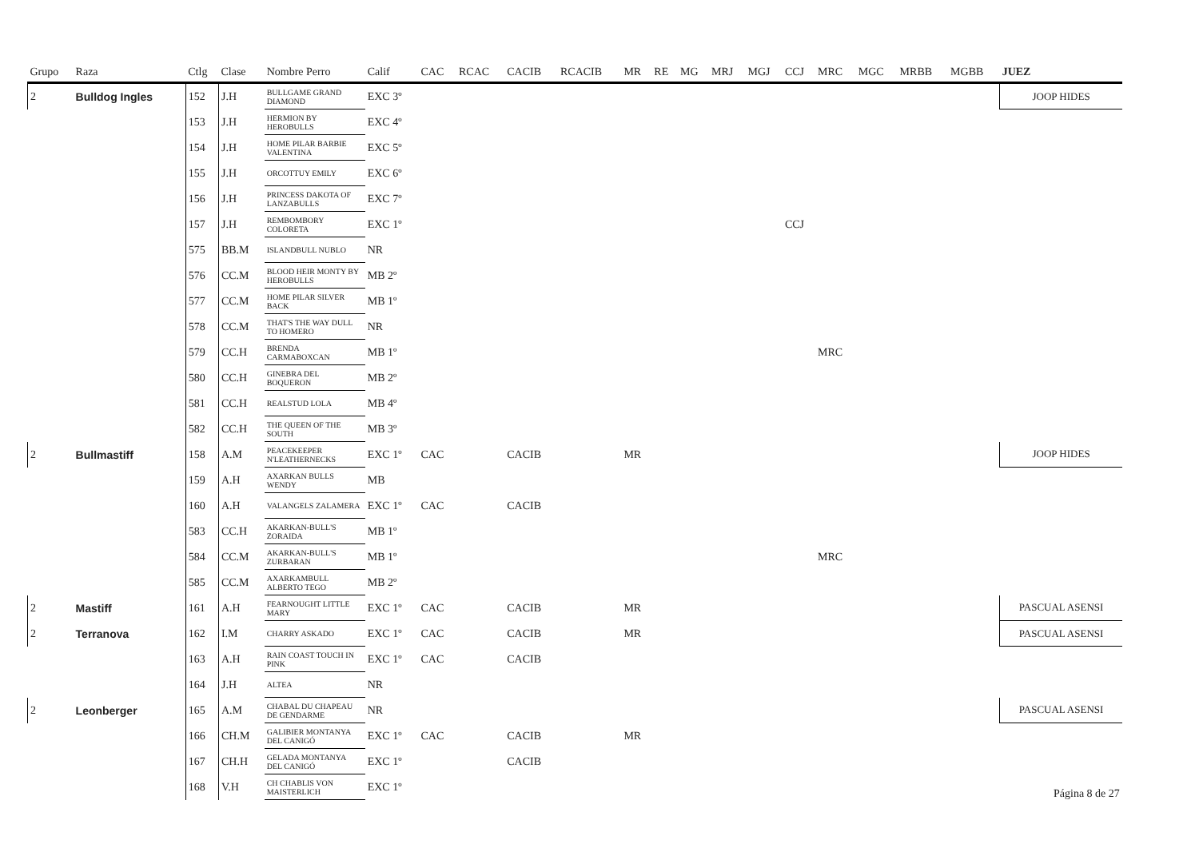| Grupo | Raza | Ctlg | Clase | Nombre Perro | Calif | CAC | RCAC | CACIB | RCACIB | MR | RE | MG | MRJ | MGJ | CCJ | MRC | MGC | MRBB | MGBB | JUEZ |
| --- | --- | --- | --- | --- | --- | --- | --- | --- | --- | --- | --- | --- | --- | --- | --- | --- | --- | --- | --- | --- |
| 2 | Bulldog Ingles | 152 | J.H | BULLGAME GRAND DIAMOND | EXC 3º | | | | | | | | | | | | | | | JOOP HIDES |
| | | 153 | J.H | HERMION BY HEROBULLS | EXC 4º | | | | | | | | | | | | | | | |
| | | 154 | J.H | HOME PILAR BARBIE VALENTINA | EXC 5º | | | | | | | | | | | | | | | |
| | | 155 | J.H | ORCOTTUY EMILY | EXC 6º | | | | | | | | | | | | | | | |
| | | 156 | J.H | PRINCESS DAKOTA OF LANZABULLS | EXC 7º | | | | | | | | | | | | | | | |
| | | 157 | J.H | REMBOMBORY COLORETA | EXC 1º | | | | | | | | | | CCJ | | | | | |
| | | 575 | BB.M | ISLANDBULL NUBLO | NR | | | | | | | | | | | | | | | |
| | | 576 | CC.M | BLOOD HEIR MONTY BY HEROBULLS | MB 2º | | | | | | | | | | | | | | | |
| | | 577 | CC.M | HOME PILAR SILVER BACK | MB 1º | | | | | | | | | | | | | | | |
| | | 578 | CC.M | THAT'S THE WAY DULL TO HOMERO | NR | | | | | | | | | | | | | | | |
| | | 579 | CC.H | BRENDA CARMABOXCAN | MB 1º | | | | | | | | | | | MRC | | | | |
| | | 580 | CC.H | GINEBRA DEL BOQUERON | MB 2º | | | | | | | | | | | | | | | |
| | | 581 | CC.H | REALSTUD LOLA | MB 4º | | | | | | | | | | | | | | | |
| | | 582 | CC.H | THE QUEEN OF THE SOUTH | MB 3º | | | | | | | | | | | | | | | |
| 2 | Bullmastiff | 158 | A.M | PEACEKEEPER N'LEATHERNECKS | EXC 1º | CAC | | CACIB | | MR | | | | | | | | | | JOOP HIDES |
| | | 159 | A.H | AXARKAN BULLS WENDY | MB | | | | | | | | | | | | | | | |
| | | 160 | A.H | VALANGELS ZALAMERA | EXC 1º | CAC | | CACIB | | | | | | | | | | | | |
| | | 583 | CC.H | AKARKAN-BULL'S ZORAIDA | MB 1º | | | | | | | | | | | | | | | |
| | | 584 | CC.M | AKARKAN-BULL'S ZURBARAN | MB 1º | | | | | | | | | | | MRC | | | | |
| | | 585 | CC.M | AXARKAMBULL ALBERTO TEGO | MB 2º | | | | | | | | | | | | | | | |
| 2 | Mastiff | 161 | A.H | FEARNOUGHT LITTLE MARY | EXC 1º | CAC | | CACIB | | MR | | | | | | | | | | PASCUAL ASENSI |
| 2 | Terranova | 162 | I.M | CHARRY ASKADO | EXC 1º | CAC | | CACIB | | MR | | | | | | | | | | PASCUAL ASENSI |
| | | 163 | A.H | RAIN COAST TOUCH IN PINK | EXC 1º | CAC | | CACIB | | | | | | | | | | | | |
| | | 164 | J.H | ALTEA | NR | | | | | | | | | | | | | | | |
| 2 | Leonberger | 165 | A.M | CHABAL DU CHAPEAU DE GENDARME | NR | | | | | | | | | | | | | | | PASCUAL ASENSI |
| | | 166 | CH.M | GALIBIER MONTANYA DEL CANIGÓ | EXC 1º | CAC | | CACIB | | MR | | | | | | | | | | |
| | | 167 | CH.H | GELADA MONTANYA DEL CANIGÓ | EXC 1º | | | CACIB | | | | | | | | | | | | |
| | | 168 | V.H | CH CHABLIS VON MAISTERLICH | EXC 1º | | | | | | | | | | | | | | | |
Página 8 de 27